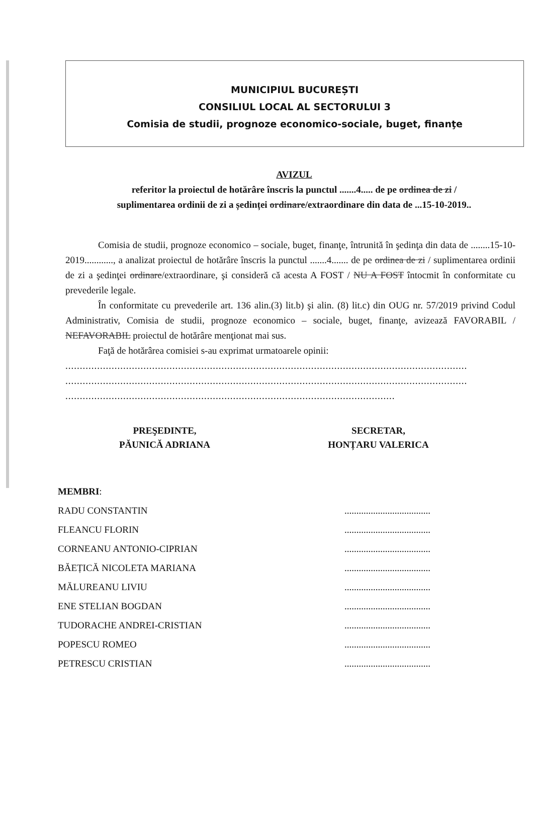MUNICIPIUL BUCUREȘTI
CONSILIUL LOCAL AL SECTORULUI 3
Comisia de studii, prognoze economico-sociale, buget, finanţe
AVIZUL
referitor la proiectul de hotărâre înscris la punctul .......4..... de pe ordinea de zi /
suplimentarea ordinii de zi a ședinței ordinare/extraordinare din data de ...15-10-2019..
Comisia de studii, prognoze economico – sociale, buget, finanţe, întrunită în şedinţa din data de ........15-10-2019............, a analizat proiectul de hotărâre înscris la punctul .......4....... de pe ordinea de zi / suplimentarea ordinii de zi a şedinţei ordinare/extraordinare, şi consideră că acesta A FOST / NU A FOST întocmit în conformitate cu prevederile legale.
În conformitate cu prevederile art. 136 alin.(3) lit.b) şi alin. (8) lit.c) din OUG nr. 57/2019 privind Codul Administrativ, Comisia de studii, prognoze economico – sociale, buget, finanţe, avizează FAVORABIL / NEFAVORABIL proiectul de hotărâre menţionat mai sus.
Faţă de hotărârea comisiei s-au exprimat urmatoarele opinii:
...........................................................................................................................................
...........................................................................................................................................
..................................................................................................................
PREŞEDINTE,
PĂUNICĂ ADRIANA
SECRETAR,
HONȚARU VALERICA
MEMBRI:
RADU CONSTANTIN
FLEANCU FLORIN
CORNEANU ANTONIO-CIPRIAN
BĂEȚICĂ NICOLETA MARIANA
MĂLUREANU LIVIU
ENE STELIAN BOGDAN
TUDORACHE ANDREI-CRISTIAN
POPESCU ROMEO
PETRESCU CRISTIAN
....................................
....................................
....................................
....................................
....................................
....................................
....................................
....................................
....................................